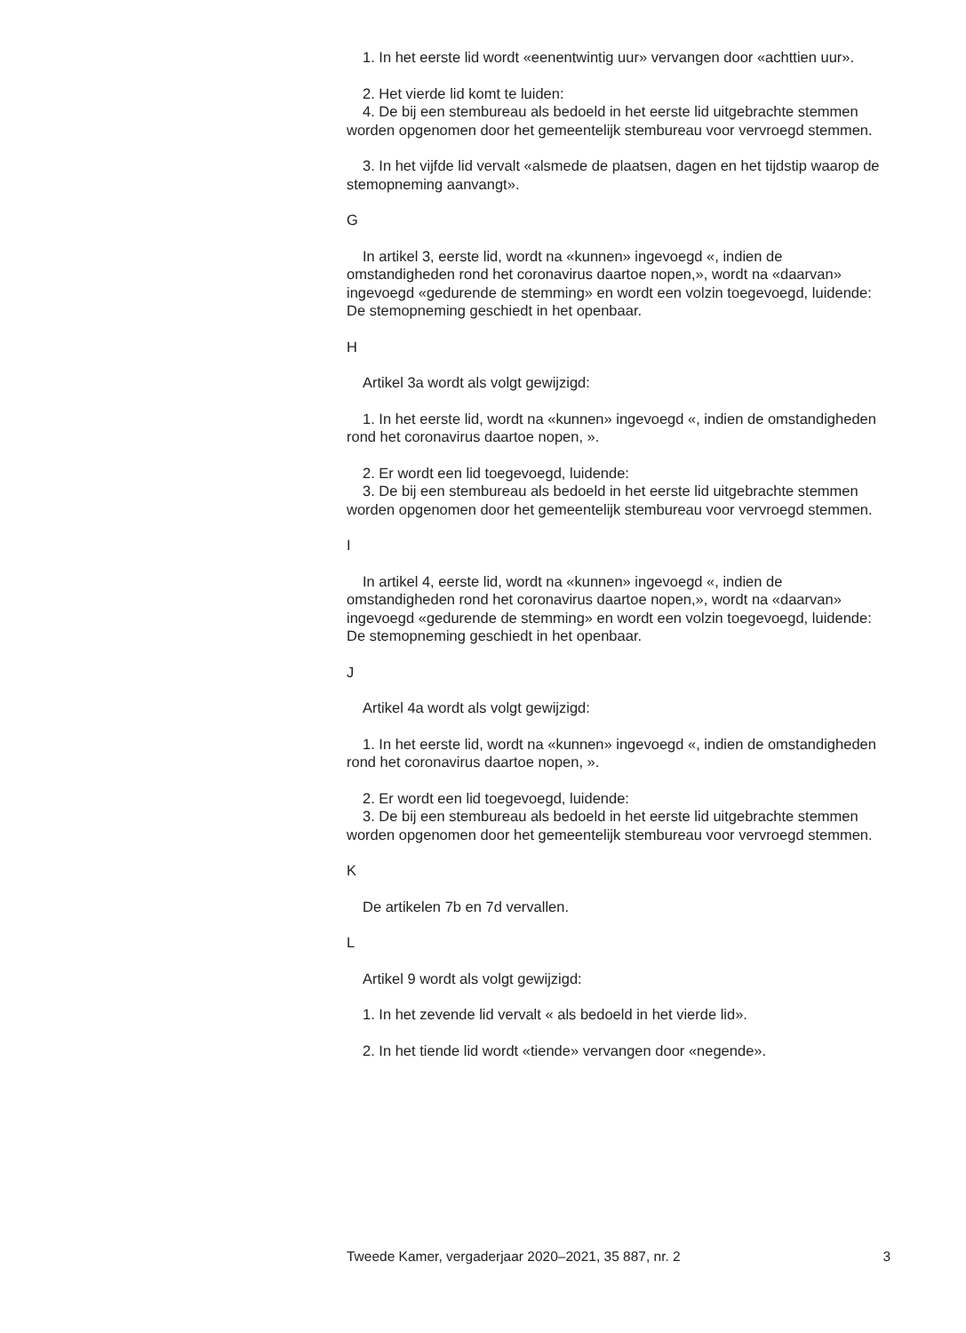1. In het eerste lid wordt «eenentwintig uur» vervangen door «achttien uur».
2. Het vierde lid komt te luiden:
4. De bij een stembureau als bedoeld in het eerste lid uitgebrachte stemmen worden opgenomen door het gemeentelijk stembureau voor vervroegd stemmen.
3. In het vijfde lid vervalt «alsmede de plaatsen, dagen en het tijdstip waarop de stemopneming aanvangt».
G
In artikel 3, eerste lid, wordt na «kunnen» ingevoegd «, indien de omstandigheden rond het coronavirus daartoe nopen,», wordt na «daarvan» ingevoegd «gedurende de stemming» en wordt een volzin toegevoegd, luidende: De stemopneming geschiedt in het openbaar.
H
Artikel 3a wordt als volgt gewijzigd:
1. In het eerste lid, wordt na «kunnen» ingevoegd «, indien de omstandigheden rond het coronavirus daartoe nopen, ».
2. Er wordt een lid toegevoegd, luidende:
3. De bij een stembureau als bedoeld in het eerste lid uitgebrachte stemmen worden opgenomen door het gemeentelijk stembureau voor vervroegd stemmen.
I
In artikel 4, eerste lid, wordt na «kunnen» ingevoegd «, indien de omstandigheden rond het coronavirus daartoe nopen,», wordt na «daarvan» ingevoegd «gedurende de stemming» en wordt een volzin toegevoegd, luidende: De stemopneming geschiedt in het openbaar.
J
Artikel 4a wordt als volgt gewijzigd:
1. In het eerste lid, wordt na «kunnen» ingevoegd «, indien de omstandigheden rond het coronavirus daartoe nopen, ».
2. Er wordt een lid toegevoegd, luidende:
3. De bij een stembureau als bedoeld in het eerste lid uitgebrachte stemmen worden opgenomen door het gemeentelijk stembureau voor vervroegd stemmen.
K
De artikelen 7b en 7d vervallen.
L
Artikel 9 wordt als volgt gewijzigd:
1. In het zevende lid vervalt « als bedoeld in het vierde lid».
2. In het tiende lid wordt «tiende» vervangen door «negende».
Tweede Kamer, vergaderjaar 2020–2021, 35 887, nr. 2 3